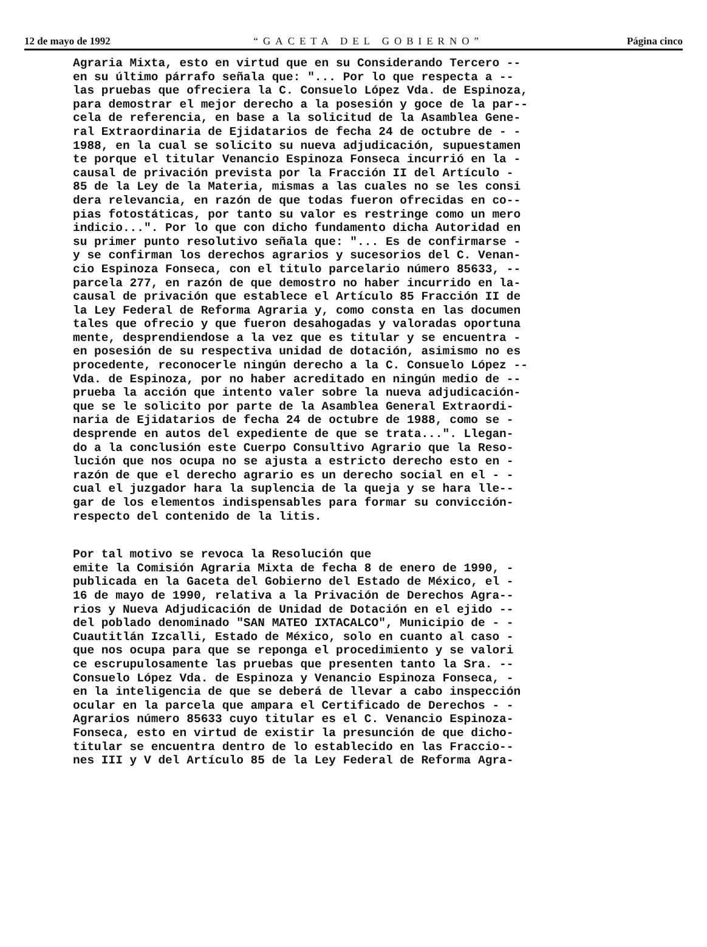12 de mayo de 1992 “GACETA DEL GOBIERNO” Página cinco
Agraria Mixta, esto en virtud que en su Considerando Tercero -- en su último párrafo señala que: "... Por lo que respecta a -- las pruebas que ofreciera la C. Consuelo López Vda. de Espinoza, para demostrar el mejor derecho a la posesión y goce de la par-- cela de referencia, en base a la solicitud de la Asamblea Gene- ral Extraordinaria de Ejidatarios de fecha 24 de octubre de - - 1988, en la cual se solicito su nueva adjudicación, supuestamen te porque el titular Venancio Espinoza Fonseca incurrió en la - causal de privación prevista por la Fracción II del Artículo - 85 de la Ley de la Materia, mismas a las cuales no se les consi dera relevancia, en razón de que todas fueron ofrecidas en co-- pias fotostáticas, por tanto su valor es restringe como un mero indicio...". Por lo que con dicho fundamento dicha Autoridad en su primer punto resolutivo señala que: "... Es de confirmarse - y se confirman los derechos agrarios y sucesorios del C. Venan- cio Espinoza Fonseca, con el titulo parcelario número 85633, -- parcela 277, en razón de que demostro no haber incurrido en la- causal de privación que establece el Artículo 85 Fracción II de la Ley Federal de Reforma Agraria y, como consta en las documen tales que ofrecio y que fueron desahogadas y valoradas oportuna mente, desprendiendose a la vez que es titular y se encuentra - en posesión de su respectiva unidad de dotación, asimismo no es procedente, reconocerle ningún derecho a la C. Consuelo López -- Vda. de Espinoza, por no haber acreditado en ningún medio de -- prueba la acción que intento valer sobre la nueva adjudicación- que se le solicito por parte de la Asamblea General Extraordi- naria de Ejidatarios de fecha 24 de octubre de 1988, como se - desprende en autos del expediente de que se trata...". Llegan- do a la conclusión este Cuerpo Consultivo Agrario que la Reso- lución que nos ocupa no se ajusta a estricto derecho esto en - razón de que el derecho agrario es un derecho social en el - - cual el juzgador hara la suplencia de la queja y se hara lle-- gar de los elementos indispensables para formar su convicción- respecto del contenido de la litis.
Por tal motivo se revoca la Resolución que emite la Comisión Agraria Mixta de fecha 8 de enero de 1990, - publicada en la Gaceta del Gobierno del Estado de México, el - 16 de mayo de 1990, relativa a la Privación de Derechos Agra-- rios y Nueva Adjudicación de Unidad de Dotación en el ejido -- del poblado denominado "SAN MATEO IXTACALCO", Municipio de - - Cuautitlán Izcalli, Estado de México, solo en cuanto al caso - que nos ocupa para que se reponga el procedimiento y se valori ce escrupulosamente las pruebas que presenten tanto la Sra. -- Consuelo López Vda. de Espinoza y Venancio Espinoza Fonseca, - en la inteligencia de que se deberá de llevar a cabo inspección ocular en la parcela que ampara el Certificado de Derechos - - Agrarios número 85633 cuyo titular es el C. Venancio Espinoza- Fonseca, esto en virtud de existir la presunción de que dicho- titular se encuentra dentro de lo establecido en las Fraccio-- nes III y V del Artículo 85 de la Ley Federal de Reforma Agra-